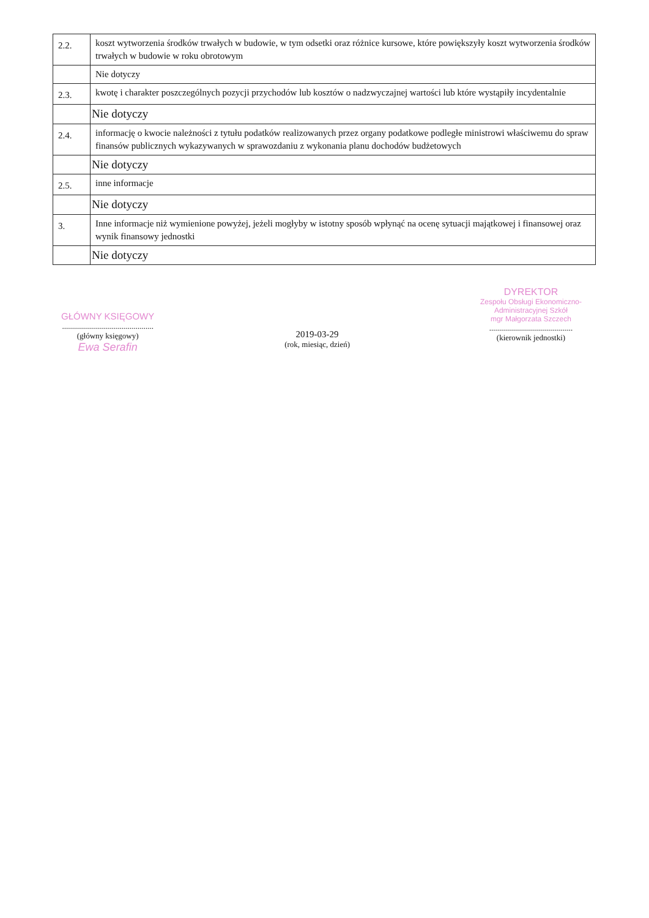| 2.2. | koszt wytworzenia środków trwałych w budowie, w tym odsetki oraz różnice kursowe, które powiększyły koszt wytworzenia środków trwałych w budowie w roku obrotowym |
| | Nie dotyczy |
| 2.3. | kwotę i charakter poszczególnych pozycji przychodów lub kosztów o nadzwyczajnej wartości lub które wystąpiły incydentalnie |
| | Nie dotyczy |
| 2.4. | informację o kwocie należności z tytułu podatków realizowanych przez organy podatkowe podległe ministrowi właściwemu do spraw finansów publicznych wykazywanych w sprawozdaniu z wykonania planu dochodów budżetowych |
| | Nie dotyczy |
| 2.5. | inne informacje |
| | Nie dotyczy |
| 3. | Inne informacje niż wymienione powyżej, jeżeli mogłyby w istotny sposób wpłynąć na ocenę sytuacji majątkowej i finansowej oraz wynik finansowy jednostki |
| | Nie dotyczy |
GŁÓWNY KSIĘGOWY
..............................................
(główny księgowy)
Ewa Serafin
2019-03-29
(rok, miesiąc, dzień)
DYREKTOR
Zespołu Obsługi Ekonomiczno-
Administracyjnej Szkół
mgr Małgorzata Szczech
..........................................
(kierownik jednostki)